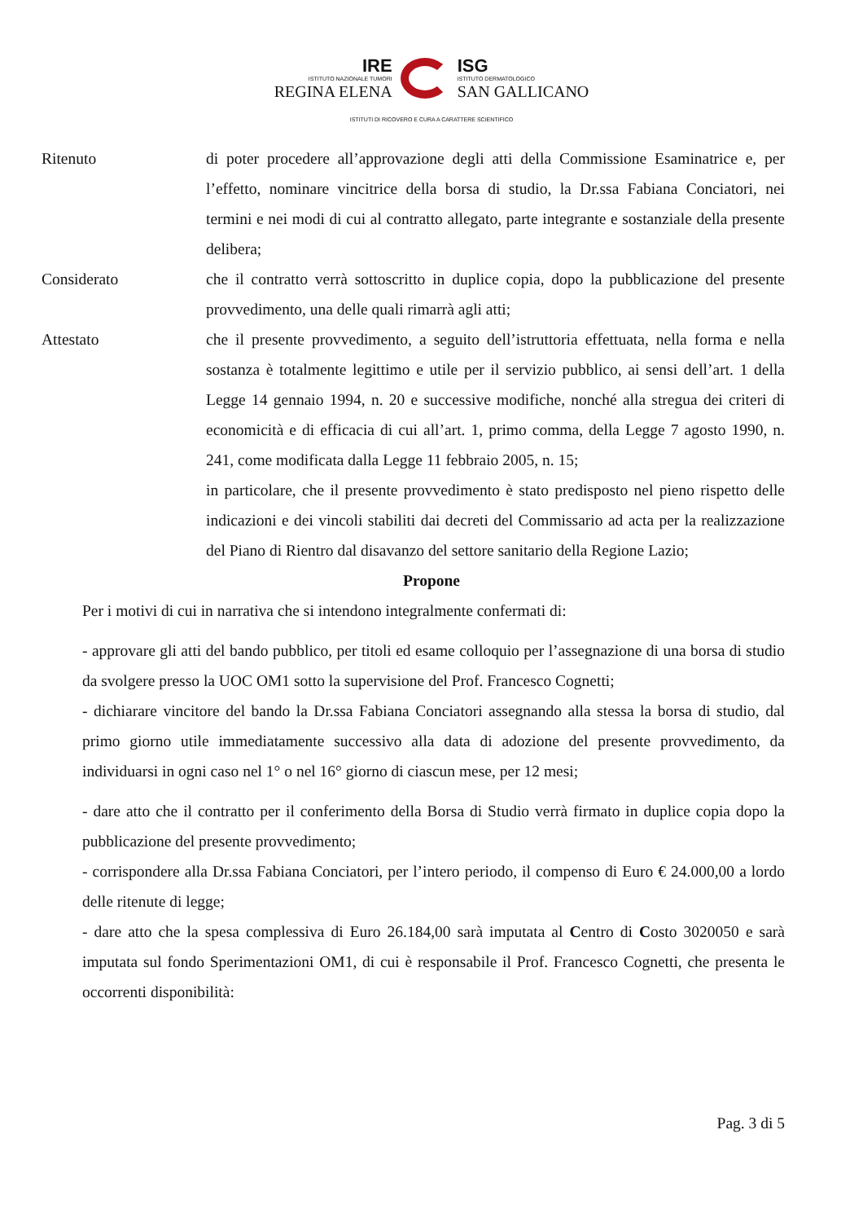IRE
ISTITUTO NAZIONALE TUMORI
REGINA ELENA
ISG
ISTITUTO DERMATOLOGICO
SAN GALLICANO
ISTITUTI DI RICOVERO E CURA A CARATTERE SCIENTIFICO
Ritenuto
di poter procedere all’approvazione degli atti della Commissione Esaminatrice e, per l’effetto, nominare vincitrice della borsa di studio, la Dr.ssa Fabiana Conciatori, nei termini e nei modi di cui al contratto allegato, parte integrante e sostanziale della presente delibera;
Considerato
che il contratto verrà sottoscritto in duplice copia, dopo la pubblicazione del presente provvedimento, una delle quali rimarrà agli atti;
Attestato
che il presente provvedimento, a seguito dell’istruttoria effettuata, nella forma e nella sostanza è totalmente legittimo e utile per il servizio pubblico, ai sensi dell’art. 1 della Legge 14 gennaio 1994, n. 20 e successive modifiche, nonché alla stregua dei criteri di economicità e di efficacia di cui all’art. 1, primo comma, della Legge 7 agosto 1990, n. 241, come modificata dalla Legge 11 febbraio 2005, n. 15;
in particolare, che il presente provvedimento è stato predisposto nel pieno rispetto delle indicazioni e dei vincoli stabiliti dai decreti del Commissario ad acta per la realizzazione del Piano di Rientro dal disavanzo del settore sanitario della Regione Lazio;
Propone
Per i motivi di cui in narrativa che si intendono integralmente confermati di:
- approvare gli atti del bando pubblico, per titoli ed esame colloquio per l’assegnazione di una borsa di studio da svolgere presso la UOC OM1 sotto la supervisione del Prof. Francesco Cognetti;
- dichiarare vincitore del bando la Dr.ssa Fabiana Conciatori assegnando alla stessa la borsa di studio, dal primo giorno utile immediatamente successivo alla data di adozione del presente provvedimento, da individuarsi in ogni caso nel 1° o nel 16° giorno di ciascun mese, per 12 mesi;
- dare atto che il contratto per il conferimento della Borsa di Studio verrà firmato in duplice copia dopo la pubblicazione del presente provvedimento;
- corrispondere alla Dr.ssa Fabiana Conciatori, per l’intero periodo, il compenso di Euro € 24.000,00 a lordo delle ritenute di legge;
- dare atto che la spesa complessiva di Euro 26.184,00 sarà imputata al Centro di Costo 3020050 e sarà imputata sul fondo Sperimentazioni OM1, di cui è responsabile il Prof. Francesco Cognetti, che presenta le occorrenti disponibilità:
Pag. 3 di 5